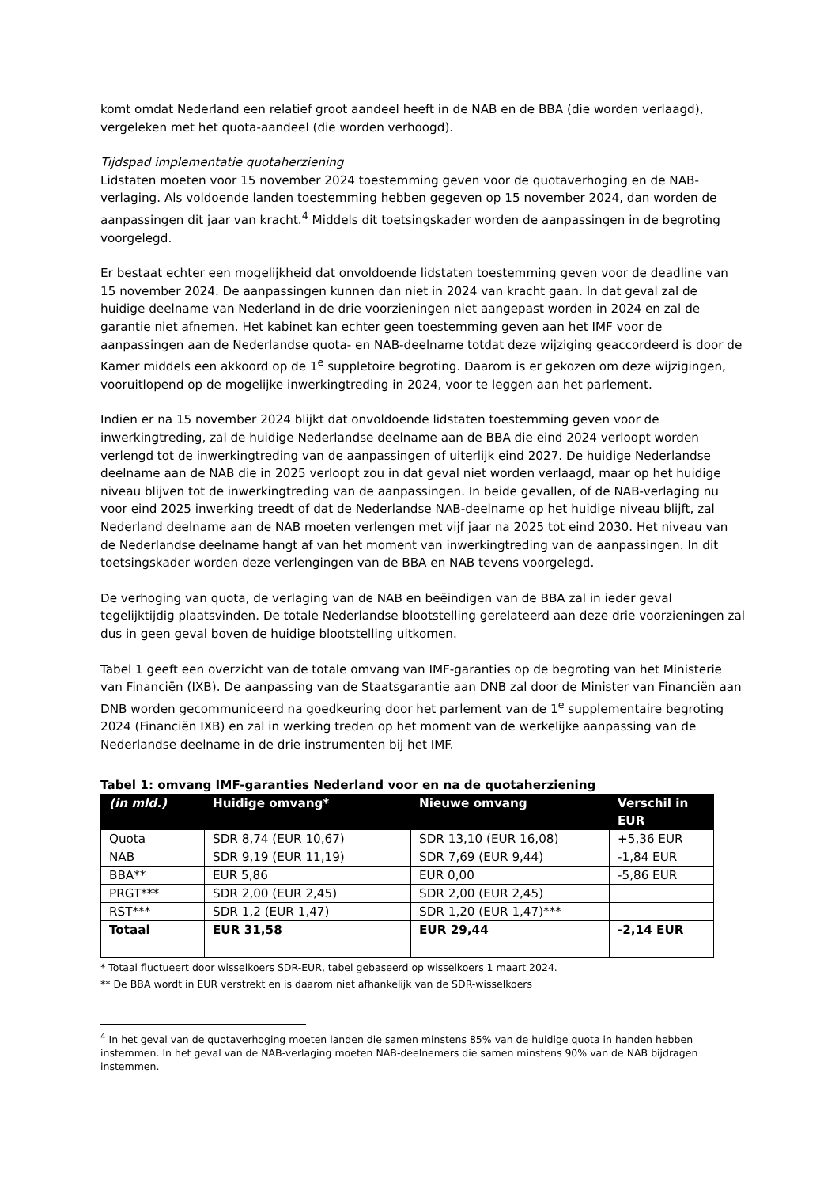komt omdat Nederland een relatief groot aandeel heeft in de NAB en de BBA (die worden verlaagd), vergeleken met het quota-aandeel (die worden verhoogd).
Tijdspad implementatie quotaherziening
Lidstaten moeten voor 15 november 2024 toestemming geven voor de quotaverhoging en de NAB-verlaging. Als voldoende landen toestemming hebben gegeven op 15 november 2024, dan worden de aanpassingen dit jaar van kracht.<sup>4</sup> Middels dit toetsingskader worden de aanpassingen in de begroting voorgelegd.
Er bestaat echter een mogelijkheid dat onvoldoende lidstaten toestemming geven voor de deadline van 15 november 2024. De aanpassingen kunnen dan niet in 2024 van kracht gaan. In dat geval zal de huidige deelname van Nederland in de drie voorzieningen niet aangepast worden in 2024 en zal de garantie niet afnemen. Het kabinet kan echter geen toestemming geven aan het IMF voor de aanpassingen aan de Nederlandse quota- en NAB-deelname totdat deze wijziging geaccordeerd is door de Kamer middels een akkoord op de 1<sup>e</sup> suppletoire begroting. Daarom is er gekozen om deze wijzigingen, vooruitlopend op de mogelijke inwerkingtreding in 2024, voor te leggen aan het parlement.
Indien er na 15 november 2024 blijkt dat onvoldoende lidstaten toestemming geven voor de inwerkingtreding, zal de huidige Nederlandse deelname aan de BBA die eind 2024 verloopt worden verlengd tot de inwerkingtreding van de aanpassingen of uiterlijk eind 2027. De huidige Nederlandse deelname aan de NAB die in 2025 verloopt zou in dat geval niet worden verlaagd, maar op het huidige niveau blijven tot de inwerkingtreding van de aanpassingen. In beide gevallen, of de NAB-verlaging nu voor eind 2025 inwerking treedt of dat de Nederlandse NAB-deelname op het huidige niveau blijft, zal Nederland deelname aan de NAB moeten verlengen met vijf jaar na 2025 tot eind 2030. Het niveau van de Nederlandse deelname hangt af van het moment van inwerkingtreding van de aanpassingen. In dit toetsingskader worden deze verlengingen van de BBA en NAB tevens voorgelegd.
De verhoging van quota, de verlaging van de NAB en beëindigen van de BBA zal in ieder geval tegelijktijdig plaatsvinden. De totale Nederlandse blootstelling gerelateerd aan deze drie voorzieningen zal dus in geen geval boven de huidige blootstelling uitkomen.
Tabel 1 geeft een overzicht van de totale omvang van IMF-garanties op de begroting van het Ministerie van Financiën (IXB). De aanpassing van de Staatsgarantie aan DNB zal door de Minister van Financiën aan DNB worden gecommuniceerd na goedkeuring door het parlement van de 1<sup>e</sup> supplementaire begroting 2024 (Financiën IXB) en zal in werking treden op het moment van de werkelijke aanpassing van de Nederlandse deelname in de drie instrumenten bij het IMF.
Tabel 1: omvang IMF-garanties Nederland voor en na de quotaherziening
| (in mld.) | Huidige omvang* | Nieuwe omvang | Verschil in EUR |
| --- | --- | --- | --- |
| Quota | SDR 8,74 (EUR 10,67) | SDR 13,10 (EUR 16,08) | +5,36 EUR |
| NAB | SDR 9,19 (EUR 11,19) | SDR 7,69 (EUR 9,44) | -1,84 EUR |
| BBA** | EUR 5,86 | EUR 0,00 | -5,86 EUR |
| PRGT*** | SDR 2,00 (EUR 2,45) | SDR 2,00 (EUR 2,45) | |
| RST*** | SDR 1,2 (EUR 1,47) | SDR 1,20 (EUR 1,47)*** | |
| Totaal | EUR 31,58 | EUR 29,44 | -2,14 EUR |
* Totaal fluctueert door wisselkoers SDR-EUR, tabel gebaseerd op wisselkoers 1 maart 2024.
** De BBA wordt in EUR verstrekt en is daarom niet afhankelijk van de SDR-wisselkoers
<sup>4</sup> In het geval van de quotaverhoging moeten landen die samen minstens 85% van de huidige quota in handen hebben instemmen. In het geval van de NAB-verlaging moeten NAB-deelnemers die samen minstens 90% van de NAB bijdragen instemmen.